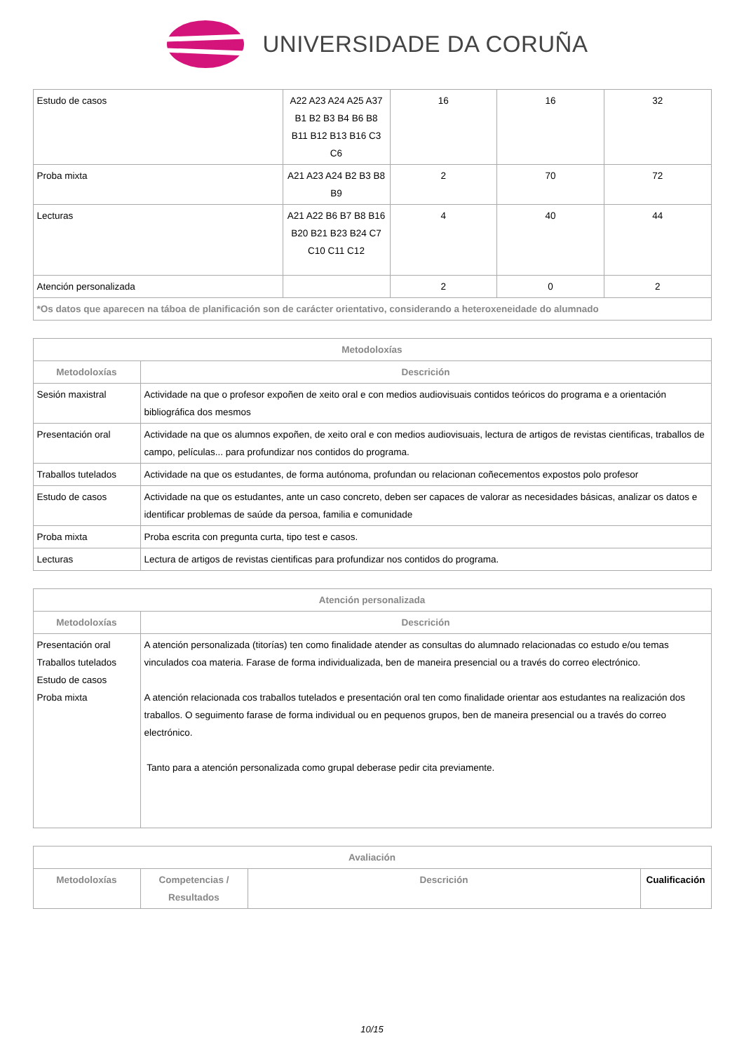UNIVERSIDADE DA CORUÑA
| Estudo de casos | A22 A23 A24 A25 A37 B1 B2 B3 B4 B6 B8 B11 B12 B13 B16 C3 C6 | 16 | 16 | 32 |
| Proba mixta | A21 A23 A24 B2 B3 B8 B9 | 2 | 70 | 72 |
| Lecturas | A21 A22 B6 B7 B8 B16 B20 B21 B23 B24 C7 C10 C11 C12 | 4 | 40 | 44 |
| Atención personalizada | | 2 | 0 | 2 |
| *Os datos que aparecen na táboa de planificación son de carácter orientativo, considerando a heteroxeneidade do alumnado | | | | |
| Metodoloxías | |
| --- | --- |
| Metodoloxías | Descrición |
| Sesión maxistral | Actividade na que o profesor expoñen de xeito oral e con medios audiovisuais contidos teóricos do programa e a orientación bibliográfica dos mesmos |
| Presentación oral | Actividade na que os alumnos expoñen, de xeito oral e con medios audiovisuais, lectura de artigos de revistas cientificas, traballos de campo, películas... para profundizar nos contidos do programa. |
| Traballos tutelados | Actividade na que os estudantes, de forma autónoma, profundan ou relacionan coñecementos expostos polo profesor |
| Estudo de casos | Actividade na que os estudantes, ante un caso concreto, deben ser capaces de valorar as necesidades básicas, analizar os datos e identificar problemas de saúde da persoa, familia e comunidade |
| Proba mixta | Proba escrita con pregunta curta, tipo test e casos. |
| Lecturas | Lectura de artigos de revistas cientificas para profundizar nos contidos do programa. |
| Atención personalizada | |
| --- | --- |
| Metodoloxías | Descrición |
| Presentación oral Traballos tutelados Estudo de casos Proba mixta | A atención personalizada (titorías) ten como finalidade atender as consultas do alumnado relacionadas co estudo e/ou temas vinculados coa materia. Farase de forma individualizada, ben de maneira presencial ou a través do correo electrónico. A atención relacionada cos traballos tutelados e presentación oral ten como finalidade orientar aos estudantes na realización dos traballos. O seguimento farase de forma individual ou en pequenos grupos, ben de maneira presencial ou a través do correo electrónico. Tanto para a atención personalizada como grupal deberase pedir cita previamente. |
| Avaliación | | | |
| --- | --- | --- | --- |
| Metodoloxías | Competencias / Resultados | Descrición | Cualificación |
10/15